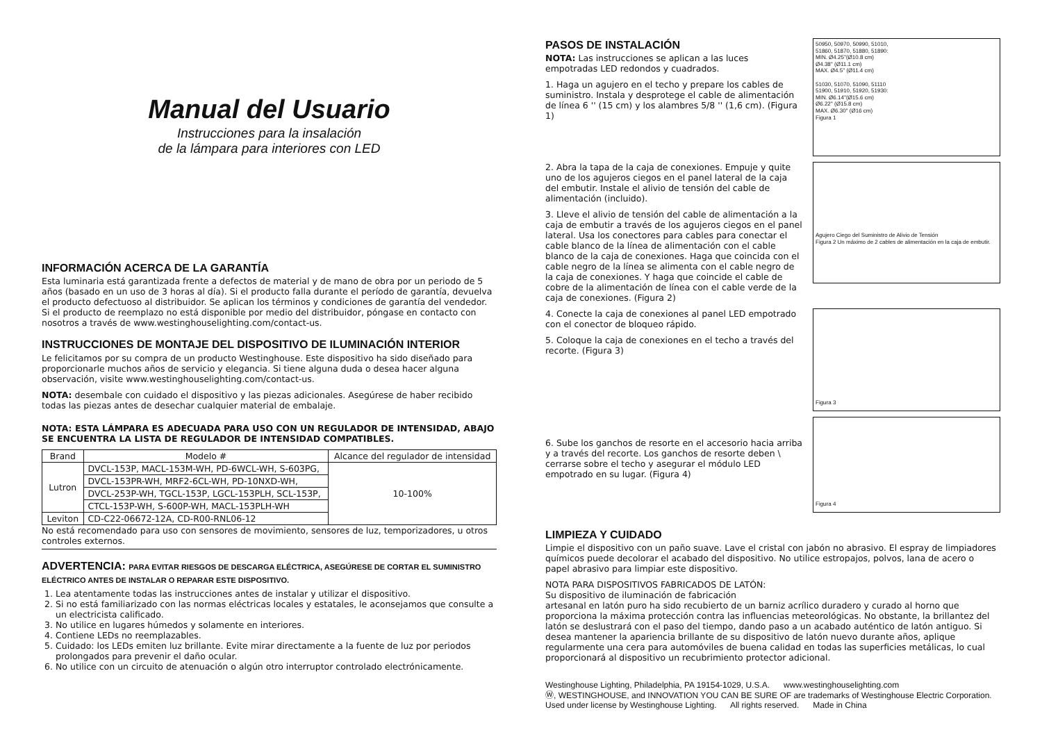Manual del Usuario
Instrucciones para la insalación
de la lámpara para interiores con LED
INFORMACIÓN ACERCA DE LA GARANTÍA
Esta luminaria está garantizada frente a defectos de material y de mano de obra por un periodo de 5 años (basado en un uso de 3 horas al día). Si el producto falla durante el período de garantía, devuelva el producto defectuoso al distribuidor. Se aplican los términos y condiciones de garantía del vendedor. Si el producto de reemplazo no está disponible por medio del distribuidor, póngase en contacto con nosotros a través de www.westinghouselighting.com/contact-us.
INSTRUCCIONES DE MONTAJE DEL DISPOSITIVO DE ILUMINACIÓN INTERIOR
Le felicitamos por su compra de un producto Westinghouse. Este dispositivo ha sido diseñado para proporcionarle muchos años de servicio y elegancia. Si tiene alguna duda o desea hacer alguna observación, visite www.westinghouselighting.com/contact-us.
NOTA: desembale con cuidado el dispositivo y las piezas adicionales. Asegúrese de haber recibido todas las piezas antes de desechar cualquier material de embalaje.
NOTA: ESTA LÁMPARA ES ADECUADA PARA USO CON UN REGULADOR DE INTENSIDAD, ABAJO SE ENCUENTRA LA LISTA DE REGULADOR DE INTENSIDAD COMPATIBLES.
| Brand | Modelo # | Alcance del regulador de intensidad |
| --- | --- | --- |
| Lutron | DVCL-153P, MACL-153M-WH, PD-6WCL-WH, S-603PG, | 10-100% |
| | DVCL-153PR-WH, MRF2-6CL-WH, PD-10NXD-WH, | |
| | DVCL-253P-WH, TGCL-153P, LGCL-153PLH, SCL-153P, | |
| | CTCL-153P-WH, S-600P-WH, MACL-153PLH-WH | |
| Leviton | CD-C22-06672-12A, CD-R00-RNL06-12 | |
No está recomendado para uso con sensores de movimiento, sensores de luz, temporizadores, u otros controles externos.
ADVERTENCIA: PARA EVITAR RIESGOS DE DESCARGA ELÉCTRICA, ASEGÚRESE DE CORTAR EL SUMINISTRO ELÉCTRICO ANTES DE INSTALAR O REPARAR ESTE DISPOSITIVO.
1. Lea atentamente todas las instrucciones antes de instalar y utilizar el dispositivo.
2. Si no está familiarizado con las normas eléctricas locales y estatales, le aconsejamos que consulte a un electricista calificado.
3. No utilice en lugares húmedos y solamente en interiores.
4. Contiene LEDs no reemplazables.
5. Cuidado: los LEDs emiten luz brillante. Evite mirar directamente a la fuente de luz por periodos prolongados para prevenir el daño ocular.
6. No utilice con un circuito de atenuación o algún otro interruptor controlado electrónicamente.
PASOS DE INSTALACIÓN
NOTA: Las instrucciones se aplican a las luces empotradas LED redondos y cuadrados.
1. Haga un agujero en el techo y prepare los cables de suministro. Instala y desprotege el cable de alimentación de línea 6 '' (15 cm) y los alambres 5/8 '' (1,6 cm). (Figura 1)
50950, 50970, 50990, 51010,
51860, 51870, 51880, 51890:
MIN. Ø4.25''(Ø10.8 cm)
Ø4.38'' (Ø11.1 cm)
MAX. Ø4.5'' (Ø11.4 cm)
51030, 51070, 51090, 51110
51900, 51910, 51920, 51930:
MIN. Ø6.14''(Ø15.6 cm)
Ø6.22'' (Ø15.8 cm)
MAX. Ø6.30'' (Ø16 cm)
Figura 1
2. Abra la tapa de la caja de conexiones. Empuje y quite uno de los agujeros ciegos en el panel lateral de la caja del embutir. Instale el alivio de tensión del cable de alimentación (incluido).
3. Lleve el alivio de tensión del cable de alimentación a la caja de embutir a través de los agujeros ciegos en el panel lateral. Usa los conectores para cables para conectar el cable blanco de la línea de alimentación con el cable blanco de la caja de conexiones. Haga que coincida con el cable negro de la línea se alimenta con el cable negro de la caja de conexiones. Y haga que coincide el cable de cobre de la alimentación de línea con el cable verde de la caja de conexiones. (Figura 2)
Agujero Ciego del Suministro de Alivio de Tensión
Figura 2 Un máximo de 2 cables de alimentación en la caja de embutir.
4. Conecte la caja de conexiones al panel LED empotrado con el conector de bloqueo rápido.
5. Coloque la caja de conexiones en el techo a través del recorte. (Figura 3)
Figura 3
6. Sube los ganchos de resorte en el accesorio hacia arriba y a través del recorte. Los ganchos de resorte deben \ cerrarse sobre el techo y asegurar el módulo LED empotrado en su lugar. (Figura 4)
Figura 4
LIMPIEZA Y CUIDADO
Limpie el dispositivo con un paño suave. Lave el cristal con jabón no abrasivo. El espray de limpiadores químicos puede decolorar el acabado del dispositivo. No utilice estropajos, polvos, lana de acero o papel abrasivo para limpiar este dispositivo.
NOTA PARA DISPOSITIVOS FABRICADOS DE LATÓN:
Su dispositivo de iluminación de fabricación
artesanal en latón puro ha sido recubierto de un barniz acrílico duradero y curado al horno que proporciona la máxima protección contra las influencias meteorológicas. No obstante, la brillantez del latón se deslustrará con el paso del tiempo, dando paso a un acabado auténtico de latón antiguo. Si desea mantener la apariencia brillante de su dispositivo de latón nuevo durante años, aplique regularmente una cera para automóviles de buena calidad en todas las superficies metálicas, lo cual proporcionará al dispositivo un recubrimiento protector adicional.
Westinghouse Lighting, Philadelphia, PA 19154-1029, U.S.A. www.westinghouselighting.com
Ⓦ, WESTINGHOUSE, and INNOVATION YOU CAN BE SURE OF are trademarks of Westinghouse Electric Corporation.
Used under license by Westinghouse Lighting. All rights reserved. Made in China